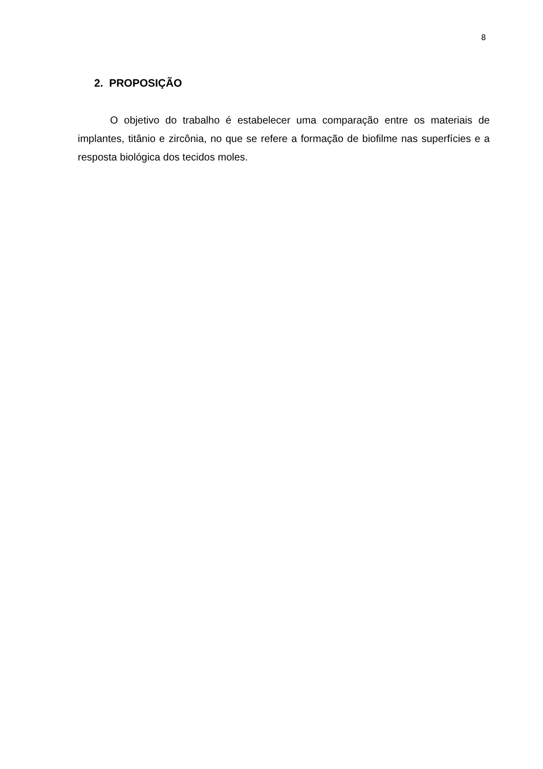8
2. PROPOSIÇÃO
O objetivo do trabalho é estabelecer uma comparação entre os materiais de implantes, titânio e zircônia, no que se refere a formação de biofilme nas superfícies e a resposta biológica dos tecidos moles.